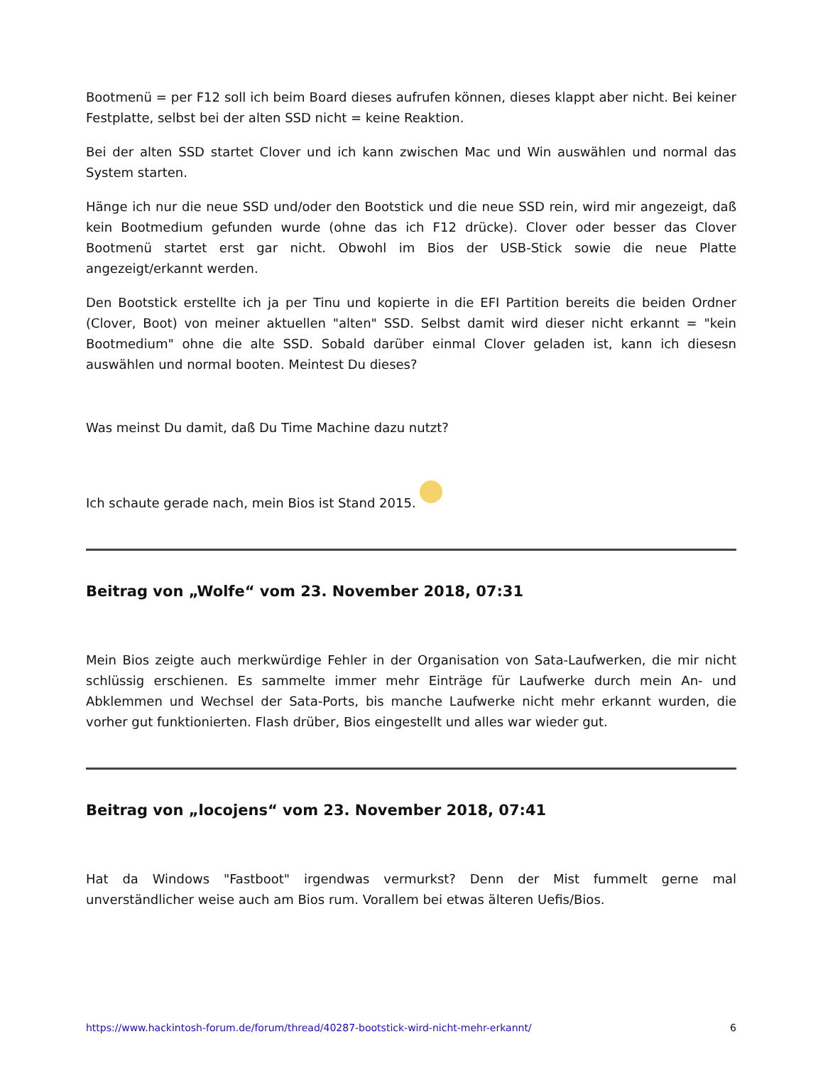Bootmenü = per F12 soll ich beim Board dieses aufrufen können, dieses klappt aber nicht. Bei keiner Festplatte, selbst bei der alten SSD nicht = keine Reaktion.
Bei der alten SSD startet Clover und ich kann zwischen Mac und Win auswählen und normal das System starten.
Hänge ich nur die neue SSD und/oder den Bootstick und die neue SSD rein, wird mir angezeigt, daß kein Bootmedium gefunden wurde (ohne das ich F12 drücke). Clover oder besser das Clover Bootmenü startet erst gar nicht. Obwohl im Bios der USB-Stick sowie die neue Platte angezeigt/erkannt werden.
Den Bootstick erstellte ich ja per Tinu und kopierte in die EFI Partition bereits die beiden Ordner (Clover, Boot) von meiner aktuellen "alten" SSD. Selbst damit wird dieser nicht erkannt = "kein Bootmedium" ohne die alte SSD. Sobald darüber einmal Clover geladen ist, kann ich diesesn auswählen und normal booten. Meintest Du dieses?
Was meinst Du damit, daß Du Time Machine dazu nutzt?
Ich schaute gerade nach, mein Bios ist Stand 2015.
Beitrag von „Wolfe“ vom 23. November 2018, 07:31
Mein Bios zeigte auch merkwürdige Fehler in der Organisation von Sata-Laufwerken, die mir nicht schlüssig erschienen. Es sammelte immer mehr Einträge für Laufwerke durch mein An- und Abklemmen und Wechsel der Sata-Ports, bis manche Laufwerke nicht mehr erkannt wurden, die vorher gut funktionierten. Flash drüber, Bios eingestellt und alles war wieder gut.
Beitrag von „locojens“ vom 23. November 2018, 07:41
Hat da Windows "Fastboot" irgendwas vermurkst? Denn der Mist fummelt gerne mal unverständlicher weise auch am Bios rum. Vorallem bei etwas älteren Uefis/Bios.
https://www.hackintosh-forum.de/forum/thread/40287-bootstick-wird-nicht-mehr-erkannt/ 6